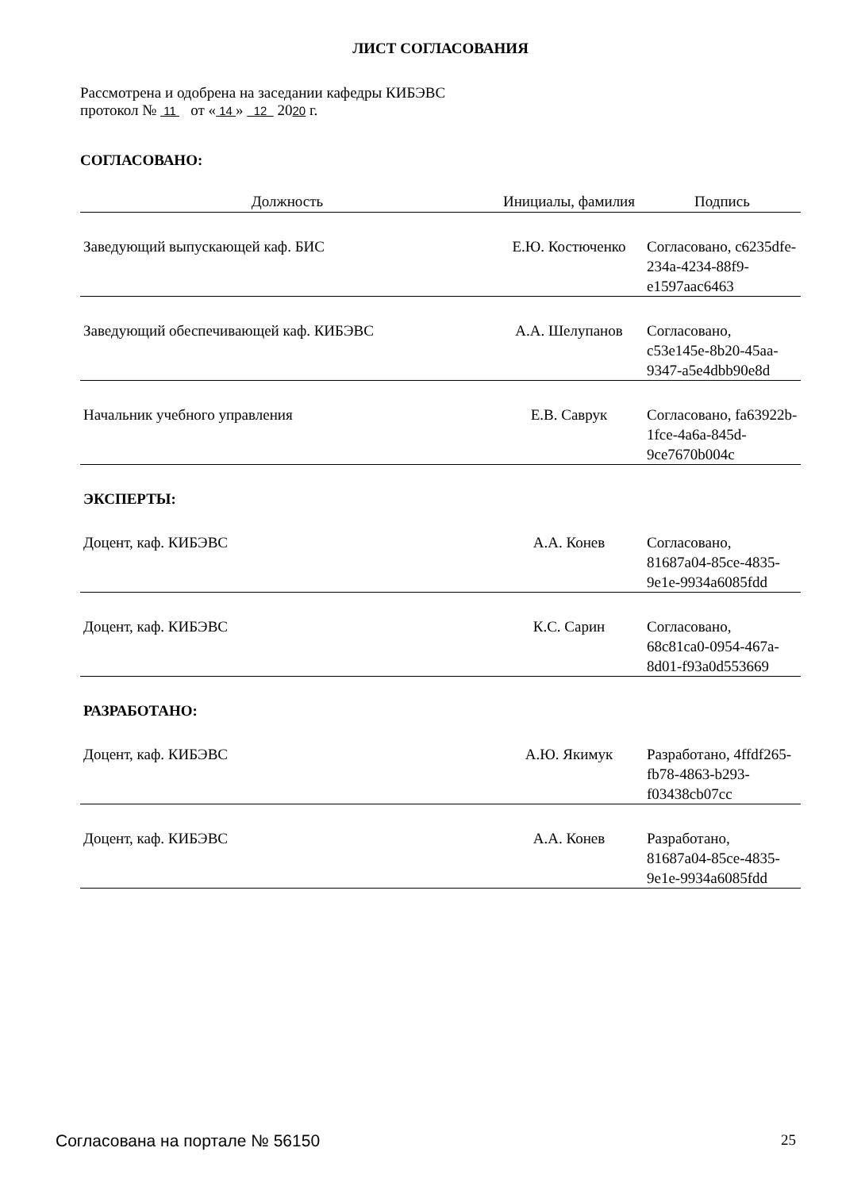ЛИСТ СОГЛАСОВАНИЯ
Рассмотрена и одобрена на заседании кафедры КИБЭВС
протокол № 11 от « 14 » 12 2020 г.
СОГЛАСОВАНО:
| Должность | Инициалы, фамилия | Подпись |
| --- | --- | --- |
| Заведующий выпускающей каф. БИС | Е.Ю. Костюченко | Согласовано, c6235dfe-234a-4234-88f9-e1597aac6463 |
| Заведующий обеспечивающей каф. КИБЭВС | А.А. Шелупанов | Согласовано, c53e145e-8b20-45aa-9347-a5e4dbb90e8d |
| Начальник учебного управления | Е.В. Саврук | Согласовано, fa63922b-1fce-4a6a-845d-9ce7670b004c |
| ЭКСПЕРТЫ: | | |
| Доцент, каф. КИБЭВС | А.А. Конев | Согласовано, 81687a04-85ce-4835-9e1e-9934a6085fdd |
| Доцент, каф. КИБЭВС | К.С. Сарин | Согласовано, 68c81ca0-0954-467a-8d01-f93a0d553669 |
| РАЗРАБОТАНО: | | |
| Доцент, каф. КИБЭВС | А.Ю. Якимук | Разработано, 4ffdf265-fb78-4863-b293-f03438cb07cc |
| Доцент, каф. КИБЭВС | А.А. Конев | Разработано, 81687a04-85ce-4835-9e1e-9934a6085fdd |
Согласована на портале № 56150 25